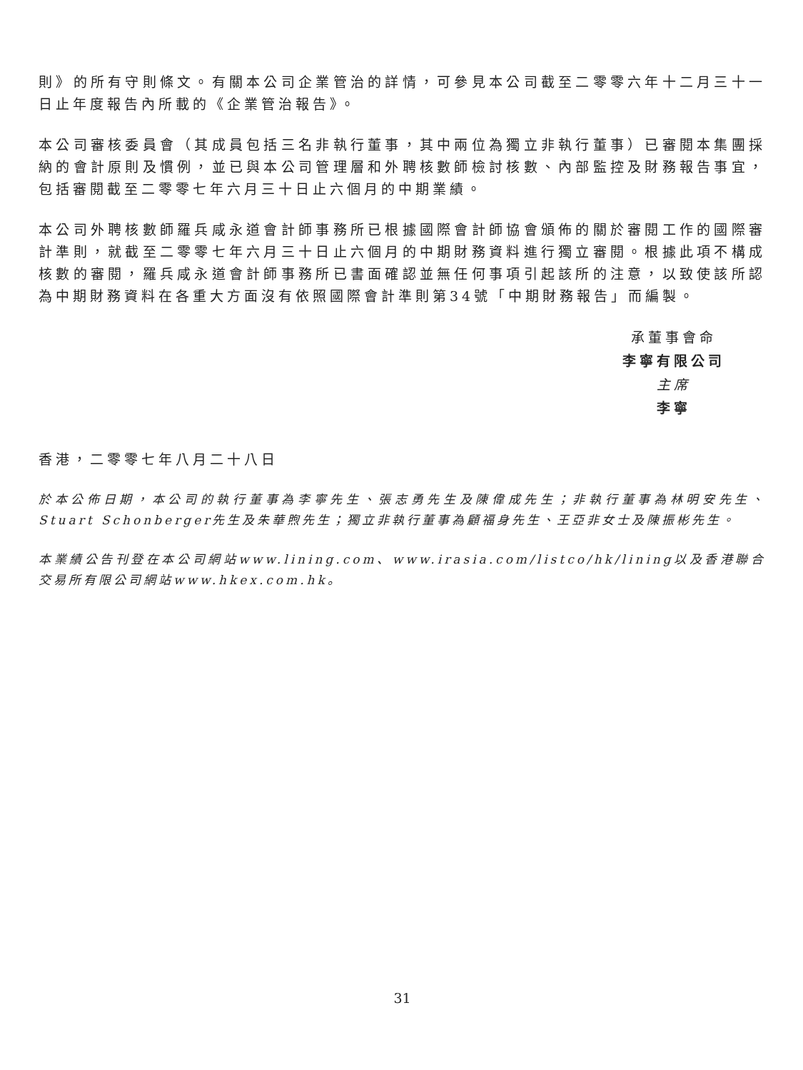則》的所有守則條文。有關本公司企業管治的詳情，可參見本公司截至二零零六年十二月三十一日止年度報告內所載的《企業管治報告》。
本公司審核委員會（其成員包括三名非執行董事，其中兩位為獨立非執行董事）已審閱本集團採納的會計原則及慣例，並已與本公司管理層和外聘核數師檢討核數、內部監控及財務報告事宜，包括審閱截至二零零七年六月三十日止六個月的中期業績。
本公司外聘核數師羅兵咸永道會計師事務所已根據國際會計師協會頒佈的關於審閱工作的國際審計準則，就截至二零零七年六月三十日止六個月的中期財務資料進行獨立審閱。根據此項不構成核數的審閱，羅兵咸永道會計師事務所已書面確認並無任何事項引起該所的注意，以致使該所認為中期財務資料在各重大方面沒有依照國際會計準則第34號「中期財務報告」而編製。
承董事會命
李寧有限公司
主席
李寧
香港，二零零七年八月二十八日
於本公佈日期，本公司的執行董事為李寧先生、張志勇先生及陳偉成先生；非執行董事為林明安先生、Stuart Schonberger先生及朱華煦先生；獨立非執行董事為顧福身先生、王亞非女士及陳振彬先生。
本業績公告刊登在本公司網站www.lining.com、www.irasia.com/listco/hk/lining以及香港聯合交易所有限公司網站www.hkex.com.hk。
31